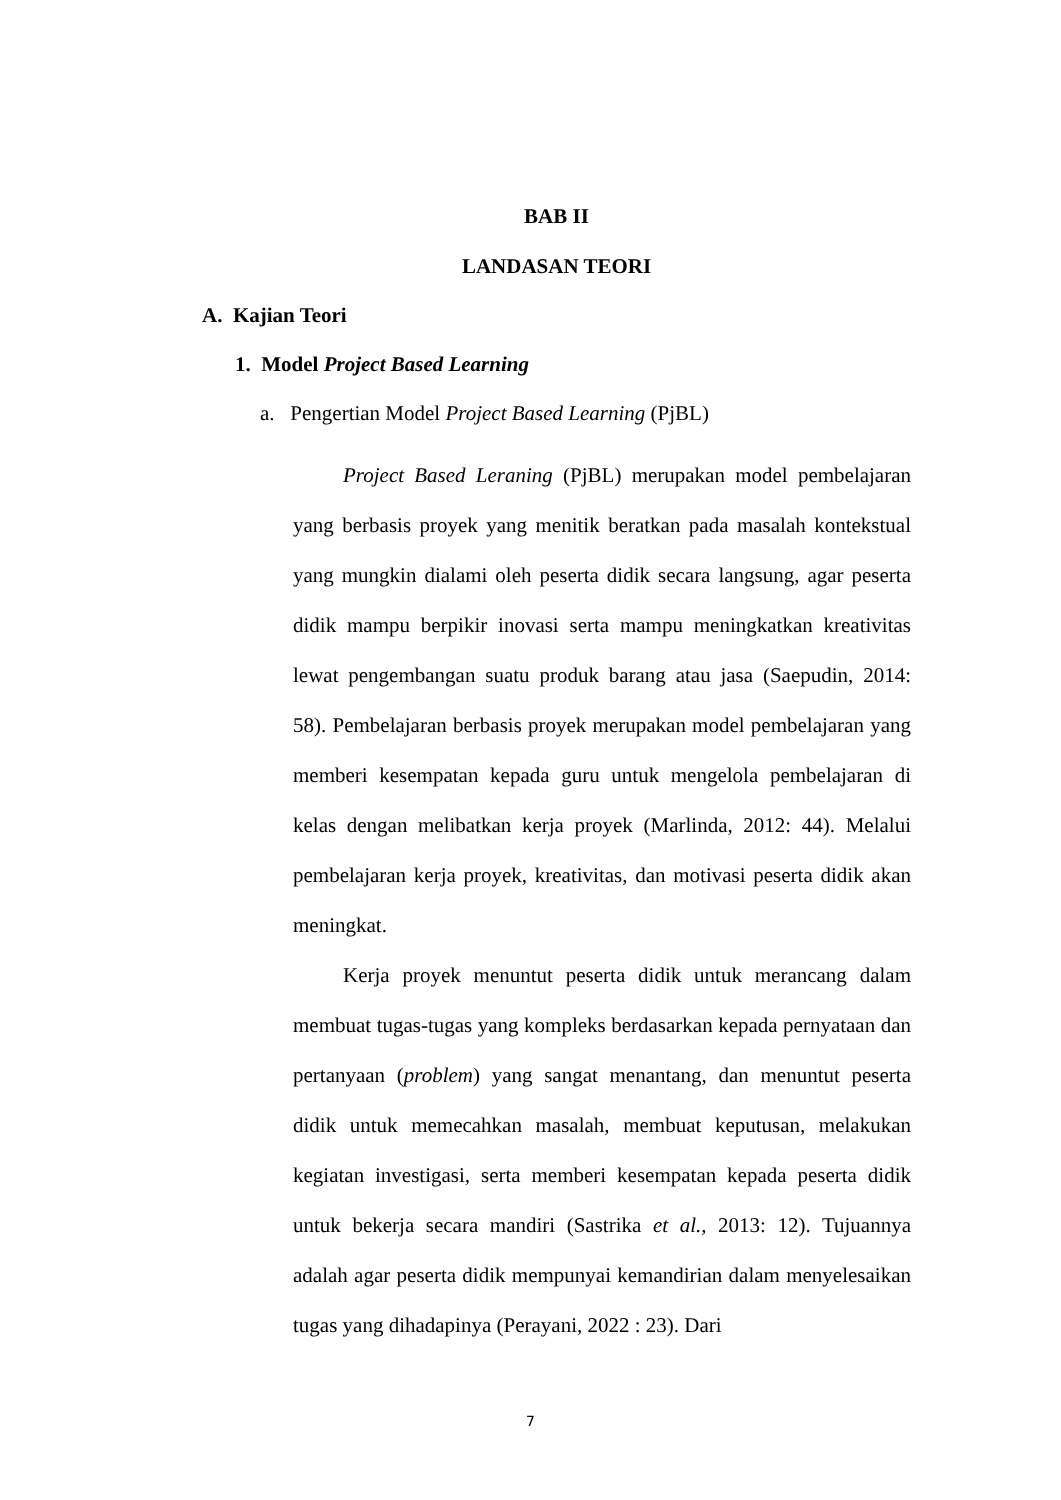BAB II
LANDASAN TEORI
A. Kajian Teori
1. Model Project Based Learning
a. Pengertian Model Project Based Learning (PjBL)
Project Based Leraning (PjBL) merupakan model pembelajaran yang berbasis proyek yang menitik beratkan pada masalah kontekstual yang mungkin dialami oleh peserta didik secara langsung, agar peserta didik mampu berpikir inovasi serta mampu meningkatkan kreativitas lewat pengembangan suatu produk barang atau jasa (Saepudin, 2014: 58). Pembelajaran berbasis proyek merupakan model pembelajaran yang memberi kesempatan kepada guru untuk mengelola pembelajaran di kelas dengan melibatkan kerja proyek (Marlinda, 2012: 44). Melalui pembelajaran kerja proyek, kreativitas, dan motivasi peserta didik akan meningkat.
Kerja proyek menuntut peserta didik untuk merancang dalam membuat tugas-tugas yang kompleks berdasarkan kepada pernyataan dan pertanyaan (problem) yang sangat menantang, dan menuntut peserta didik untuk memecahkan masalah, membuat keputusan, melakukan kegiatan investigasi, serta memberi kesempatan kepada peserta didik untuk bekerja secara mandiri (Sastrika et al., 2013: 12). Tujuannya adalah agar peserta didik mempunyai kemandirian dalam menyelesaikan tugas yang dihadapinya (Perayani, 2022 : 23). Dari
7